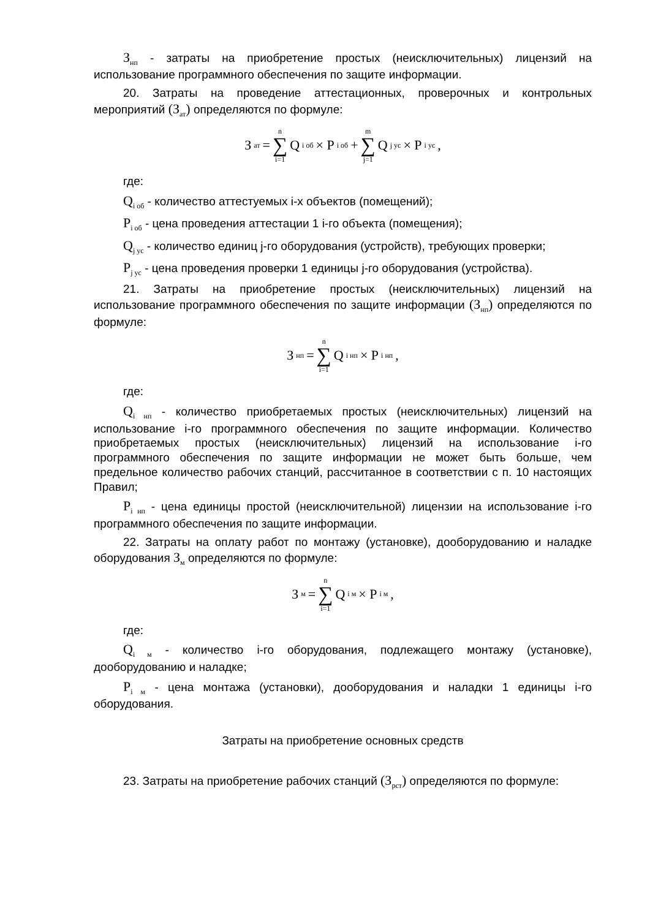З<sub>нп</sub> - затраты на приобретение простых (неисключительных) лицензий на использование программного обеспечения по защите информации.
20. Затраты на проведение аттестационных, проверочных и контрольных мероприятий (З<sub>ат</sub>) определяются по формуле:
З<sub>ат</sub> = n ∑ i=1 Q<sub>i об</sub> × P<sub>i об</sub> + m ∑ j=1 Q<sub>j ус</sub> × P<sub>i ус</sub>,
где:
Q<sub>i об</sub> - количество аттестуемых i-х объектов (помещений);
P<sub>i об</sub> - цена проведения аттестации 1 i-го объекта (помещения);
Q<sub>j ус</sub> - количество единиц j-го оборудования (устройств), требующих проверки;
P<sub>j ус</sub> - цена проведения проверки 1 единицы j-го оборудования (устройства).
21. Затраты на приобретение простых (неисключительных) лицензий на использование программного обеспечения по защите информации (З<sub>нп</sub>) определяются по формуле:
З<sub>нп</sub> = n ∑ i=1 Q<sub>i нп</sub> × P<sub>i нп</sub>,
где:
Q<sub>i нп</sub> - количество приобретаемых простых (неисключительных) лицензий на использование i-го программного обеспечения по защите информации. Количество приобретаемых простых (неисключительных) лицензий на использование i-го программного обеспечения по защите информации не может быть больше, чем предельное количество рабочих станций, рассчитанное в соответствии с п. 10 настоящих Правил;
P<sub>i нп</sub> - цена единицы простой (неисключительной) лицензии на использование i-го программного обеспечения по защите информации.
22. Затраты на оплату работ по монтажу (установке), дооборудованию и наладке оборудования З<sub>м</sub> определяются по формуле:
З<sub>м</sub> = n ∑ i=1 Q<sub>i м</sub> × P<sub>i м</sub>,
где:
Q<sub>i м</sub> - количество i-го оборудования, подлежащего монтажу (установке), дооборудованию и наладке;
P<sub>i м</sub> - цена монтажа (установки), дооборудования и наладки 1 единицы i-го оборудования.
Затраты на приобретение основных средств
23. Затраты на приобретение рабочих станций (З<sub>рст</sub>) определяются по формуле: